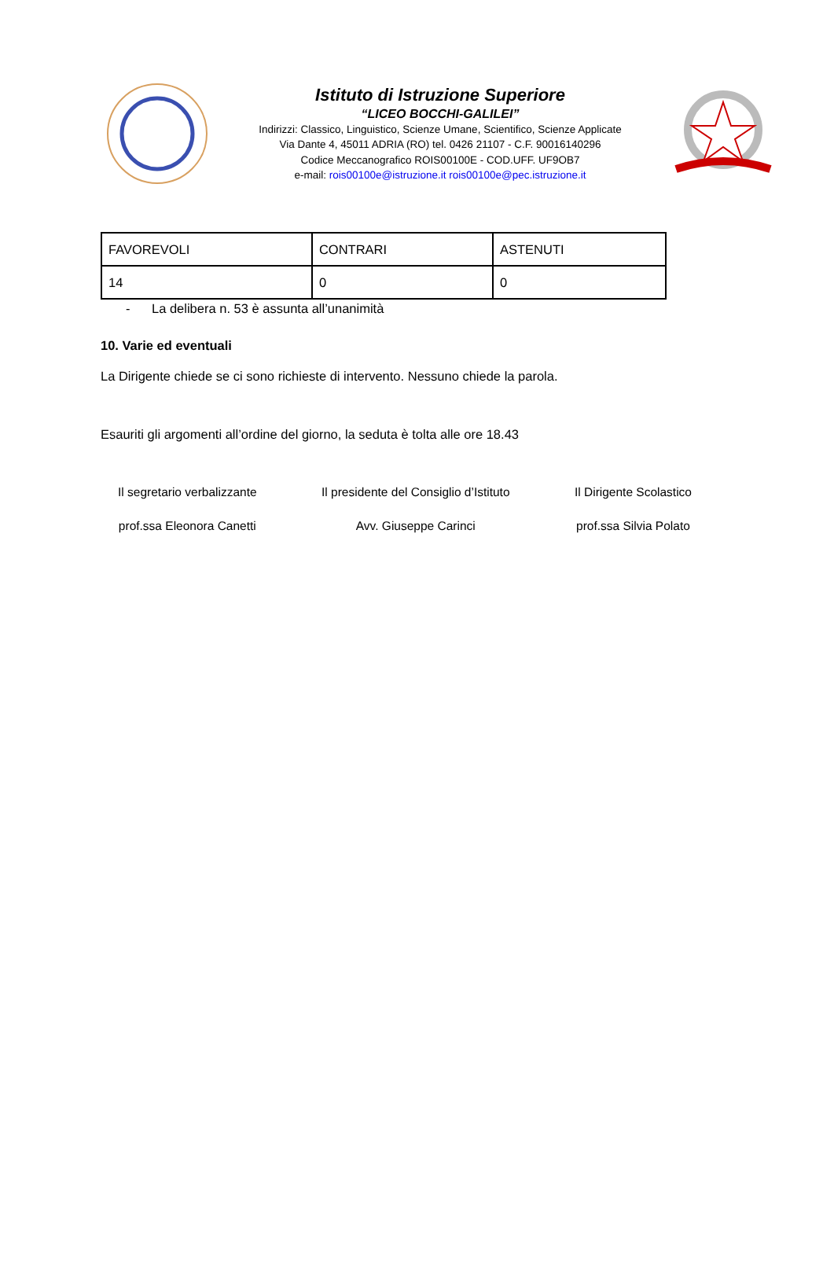Istituto di Istruzione Superiore
“LICEO BOCCHI-GALILEI”
Indirizzi: Classico, Linguistico, Scienze Umane, Scientifico, Scienze Applicate
Via Dante 4, 45011 ADRIA (RO) tel. 0426 21107 - C.F. 90016140296
Codice Meccanografico ROIS00100E - COD.UFF. UF9OB7
e-mail: rois00100e@istruzione.it rois00100e@pec.istruzione.it
| FAVOREVOLI | CONTRARI | ASTENUTI |
| 14 | 0 | 0 |
- La delibera n. 53 è assunta all’unanimità
10. Varie ed eventuali
La Dirigente chiede se ci sono richieste di intervento. Nessuno chiede la parola.
Esauriti gli argomenti all’ordine del giorno, la seduta è tolta alle ore 18.43
Il segretario verbalizzante
prof.ssa Eleonora Canetti
Il presidente del Consiglio d’Istituto
Avv. Giuseppe Carinci
Il Dirigente Scolastico
prof.ssa Silvia Polato